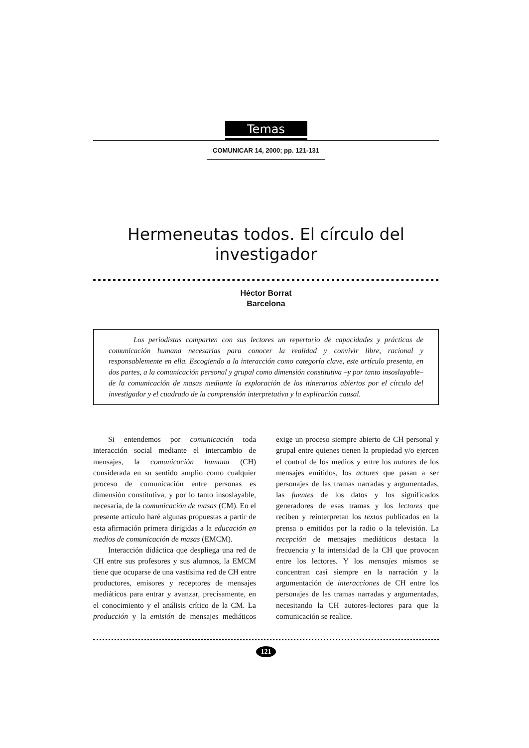Temas
COMUNICAR 14, 2000; pp. 121-131
Hermeneutas todos. El círculo del investigador
Héctor Borrat
Barcelona
Los periodistas comparten con sus lectores un repertorio de capacidades y prácticas de comunicación humana necesarias para conocer la realidad y convivir libre, racional y responsablemente en ella. Escogiendo a la interacción como categoría clave, este artículo presenta, en dos partes, a la comunicación personal y grupal como dimensión constitutiva –y por tanto insoslayable– de la comunicación de masas mediante la exploración de los itinerarios abiertos por el círculo del investigador y el cuadrado de la comprensión interpretativa y la explicación causal.
Si entendemos por comunicación toda interacción social mediante el intercambio de mensajes, la comunicación humana (CH) considerada en su sentido amplio como cualquier proceso de comunicación entre personas es dimensión constitutiva, y por lo tanto insoslayable, necesaria, de la comunicación de masas (CM). En el presente artículo haré algunas propuestas a partir de esta afirmación primera dirigidas a la educación en medios de comunicación de masas (EMCM).
Interacción didáctica que despliega una red de CH entre sus profesores y sus alumnos, la EMCM tiene que ocuparse de una vastísima red de CH entre productores, emisores y receptores de mensajes mediáticos para entrar y avanzar, precisamente, en el conocimiento y el análisis crítico de la CM. La producción y la emisión de mensajes mediáticos exige un proceso siempre abierto de CH personal y grupal entre quienes tienen la propiedad y/o ejercen el control de los medios y entre los autores de los mensajes emitidos, los actores que pasan a ser personajes de las tramas narradas y argumentadas, las fuentes de los datos y los significados generadores de esas tramas y los lectores que reciben y reinterpretan los textos publicados en la prensa o emitidos por la radio o la televisión. La recepción de mensajes mediáticos destaca la frecuencia y la intensidad de la CH que provocan entre los lectores. Y los mensajes mismos se concentran casi siempre en la narración y la argumentación de interacciones de CH entre los personajes de las tramas narradas y argumentadas, necesitando la CH autores-lectores para que la comunicación se realice.
121